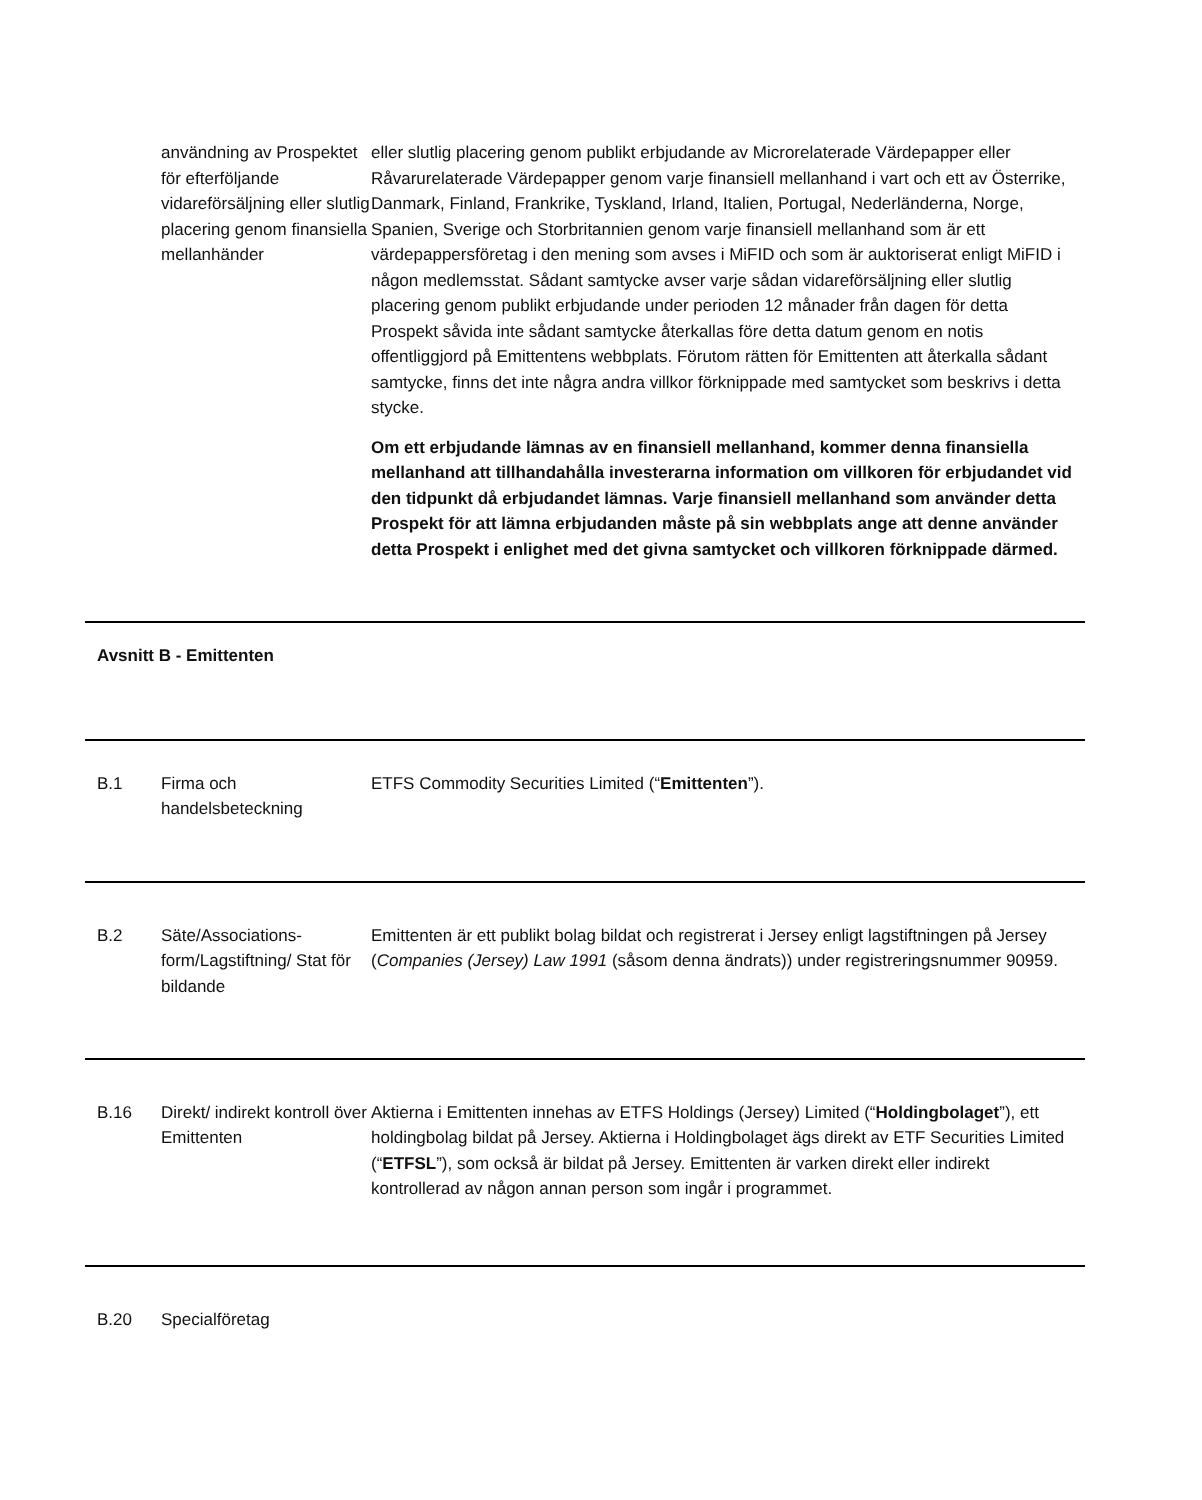| | användning av Prospektet för efterföljande vidareförsäljning eller slutlig placering genom finansiella mellanhänder | eller slutlig placering genom publikt erbjudande av Microrelaterade Värdepapper eller Råvarurelaterade Värdepapper genom varje finansiell mellanhand i vart och ett av Österrike, Danmark, Finland, Frankrike, Tyskland, Irland, Italien, Portugal, Nederländerna, Norge, Spanien, Sverige och Storbritannien genom varje finansiell mellanhand som är ett värdepappersföretag i den mening som avses i MiFID och som är auktoriserat enligt MiFID i någon medlemsstat. Sådant samtycke avser varje sådan vidareförsäljning eller slutlig placering genom publikt erbjudande under perioden 12 månader från dagen för detta Prospekt såvida inte sådant samtycke återkallas före detta datum genom en notis offentliggjord på Emittentens webbplats. Förutom rätten för Emittenten att återkalla sådant samtycke, finns det inte några andra villkor förknippade med samtycket som beskrivs i detta stycke. Om ett erbjudande lämnas av en finansiell mellanhand, kommer denna finansiella mellanhand att tillhandahålla investerarna information om villkoren för erbjudandet vid den tidpunkt då erbjudandet lämnas. Varje finansiell mellanhand som använder detta Prospekt för att lämna erbjudanden måste på sin webbplats ange att denne använder detta Prospekt i enlighet med det givna samtycket och villkoren förknippade därmed. |
| Avsnitt B - Emittenten | | |
| B.1 | Firma och handelsbeteckning | ETFS Commodity Securities Limited (“ Emittenten ”). |
| B.2 | Säte/Associations-form/Lagstiftning/ Stat för bildande | Emittenten är ett publikt bolag bildat och registrerat i Jersey enligt lagstiftningen på Jersey ( Companies (Jersey) Law 1991 (såsom denna ändrats)) under registreringsnummer 90959. |
| B.16 | Direkt/ indirekt kontroll över Emittenten | Aktierna i Emittenten innehas av ETFS Holdings (Jersey) Limited (“ Holdingbolaget ”), ett holdingbolag bildat på Jersey. Aktierna i Holdingbolaget ägs direkt av ETF Securities Limited (“ ETFSL ”), som också är bildat på Jersey. Emittenten är varken direkt eller indirekt kontrollerad av någon annan person som ingår i programmet. |
| B.20 | Specialföretag | |